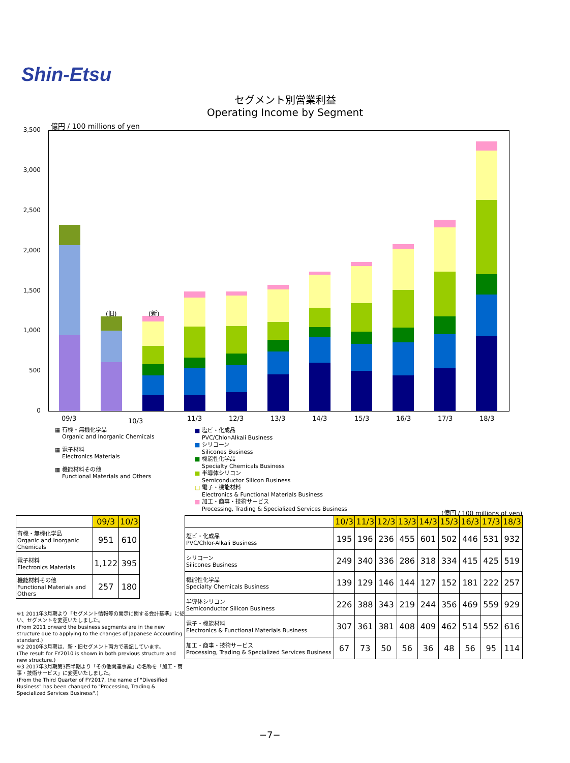Shin-Etsu
セグメント別営業利益
Operating Income by Segment
億円 / 100 millions of yen
3,500
3,000
2,500
2,000
1,500
1,000
500
0
(旧) (新)
09/3 10/3 11/3 12/3 13/3 14/3 15/3 16/3 17/3 18/3
▦ 有機・無機化学品
Organic and Inorganic Chemicals
▦ 電子材料
Electronics Materials
▦ 機能材料その他
Functional Materials and Others
■ 塩ビ・化成品
PVC/Chlor-Alkali Business
■ シリコーン
Silicones Business
■ 機能性化学品
Specialty Chemicals Business
■ 半導体シリコン
Semiconductor Silicon Business
□ 電子・機能材料
Electronics & Functional Materials Business
■ 加工・商事・技術サービス
Processing, Trading & Specialized Services Business
(億円 / 100 millions of yen)
| | 09/3 | 10/3 |
| 有機・無機化学品 Organic and Inorganic Chemicals | 951 | 610 |
| 電子材料 Electronics Materials | 1,122 | 395 |
| 機能材料その他 Functional Materials and Others | 257 | 180 |
| | 10/3 | 11/3 | 12/3 | 13/3 | 14/3 | 15/3 | 16/3 | 17/3 | 18/3 |
| 塩ビ・化成品 PVC/Chlor-Alkali Business | 195 | 196 | 236 | 455 | 601 | 502 | 446 | 531 | 932 |
| シリコーン Silicones Business | 249 | 340 | 336 | 286 | 318 | 334 | 415 | 425 | 519 |
| 機能性化学品 Specialty Chemicals Business | 139 | 129 | 146 | 144 | 127 | 152 | 181 | 222 | 257 |
| 半導体シリコン Semiconductor Silicon Business | 226 | 388 | 343 | 219 | 244 | 356 | 469 | 559 | 929 |
| 電子・機能材料 Electronics & Functional Materials Business | 307 | 361 | 381 | 408 | 409 | 462 | 514 | 552 | 616 |
| 加工・商事・技術サービス Processing, Trading & Specialized Services Business | 67 | 73 | 50 | 56 | 36 | 48 | 56 | 95 | 114 |
※1 2011年3月期より「セグメント情報等の開示に関する会計基準」に従い、セグメントを変更いたしました。
(From 2011 onward the business segments are in the new structure due to applying to the changes of Japanese Accounting standard.)
※2 2010年3月期は、新・旧セグメント両方で表記しています。
(The result for FY2010 is shown in both previous structure and new structure.)
※3 2017年3月期第3四半期より「その他関連事業」の名称を「加工・商事・技術サービス」に変更いたしました。
(From the Third Quarter of FY2017, the name of "Divesified Business" has been changed to "Processing, Trading & Specialized Services Business".)
−7−